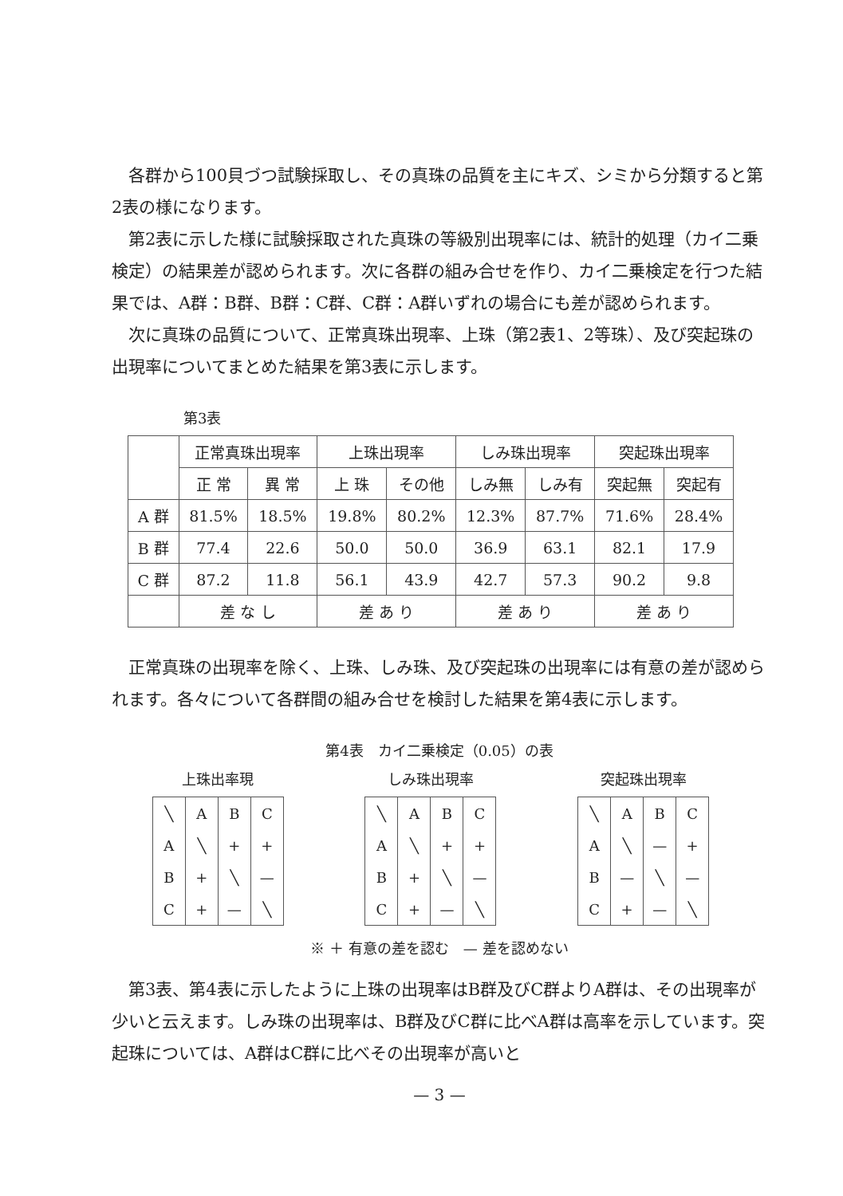各群から100貝づつ試験採取し、その真珠の品質を主にキズ、シミから分類すると第2表の様になります。
第2表に示した様に試験採取された真珠の等級別出現率には、統計的処理（カイ二乗検定）の結果差が認められます。次に各群の組み合せを作り、カイ二乗検定を行つた結果では、A群：B群、B群：C群、C群：A群いずれの場合にも差が認められます。
次に真珠の品質について、正常真珠出現率、上珠（第2表1、2等珠）、及び突起珠の出現率についてまとめた結果を第3表に示します。
第3表
| | 正常真珠出現率 | | 上珠出現率 | | しみ珠出現率 | | 突起珠出現率 | |
| --- | --- | --- | --- | --- | --- | --- | --- | --- |
| | 正 常 | 異 常 | 上 珠 | その他 | しみ無 | しみ有 | 突起無 | 突起有 |
| A 群 | 81.5% | 18.5% | 19.8% | 80.2% | 12.3% | 87.7% | 71.6% | 28.4% |
| B 群 | 77.4 | 22.6 | 50.0 | 50.0 | 36.9 | 63.1 | 82.1 | 17.9 |
| C 群 | 87.2 | 11.8 | 56.1 | 43.9 | 42.7 | 57.3 | 90.2 | 9.8 |
| | 差 な し | | 差 あ り | | 差 あ り | | 差 あ り | |
正常真珠の出現率を除く、上珠、しみ珠、及び突起珠の出現率には有意の差が認められます。各々について各群間の組み合せを検討した結果を第4表に示します。
第4表　カイ二乗検定（0.05）の表
上珠出率現
| ╲ | A | B | C |
| A | ╲ | + | + |
| B | + | ╲ | — |
| C | + | — | ╲ |
しみ珠出現率
| ╲ | A | B | C |
| A | ╲ | + | + |
| B | + | ╲ | — |
| C | + | — | ╲ |
突起珠出現率
| ╲ | A | B | C |
| A | ╲ | — | + |
| B | — | ╲ | — |
| C | + | — | ╲ |
※ ＋ 有意の差を認む　— 差を認めない
第3表、第4表に示したように上珠の出現率はB群及びC群よりA群は、その出現率が少いと云えます。しみ珠の出現率は、B群及びC群に比べA群は高率を示しています。突起珠については、A群はC群に比べその出現率が高いと
— 3 —